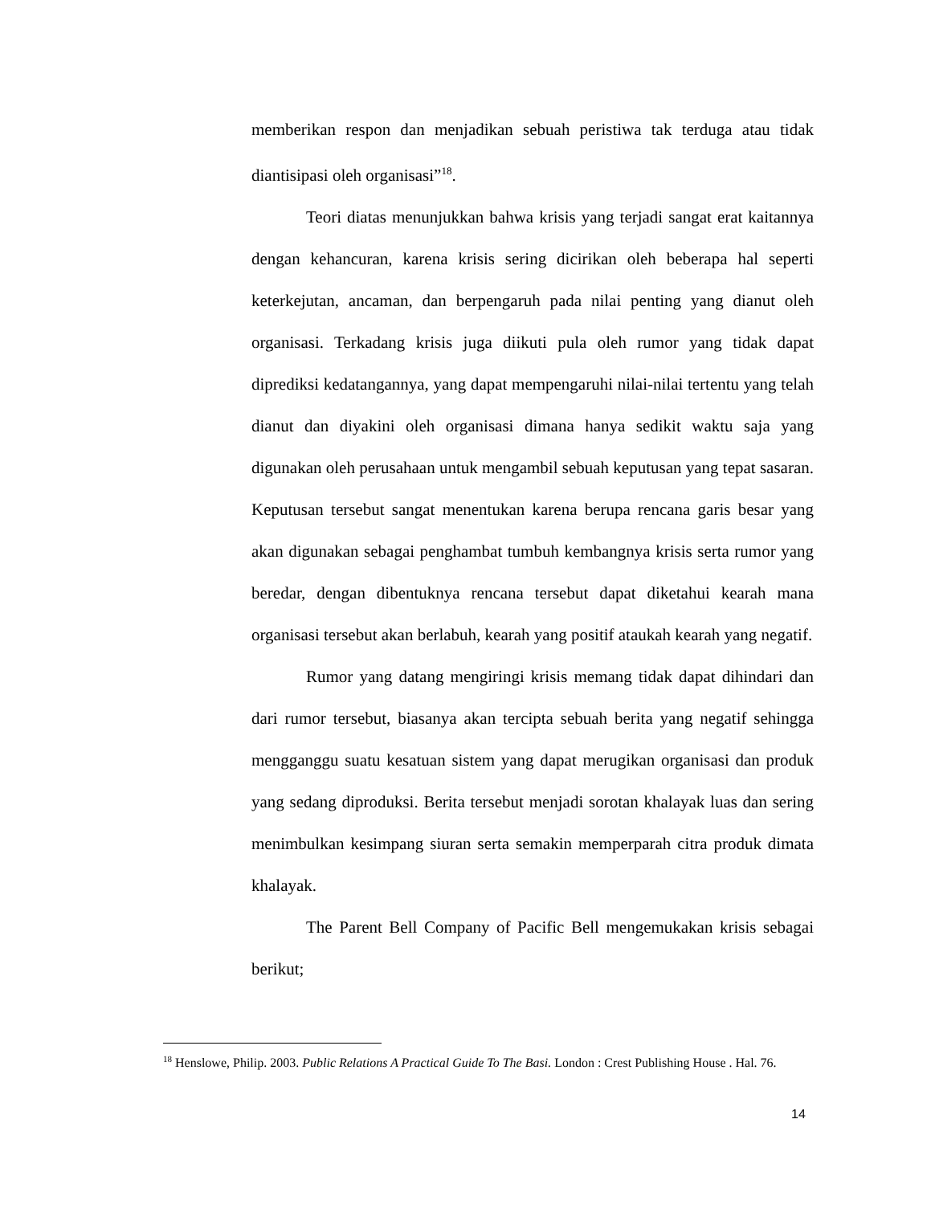memberikan respon dan menjadikan sebuah peristiwa tak terduga atau tidak diantisipasi oleh organisasi”<sup>18</sup>.
Teori diatas menunjukkan bahwa krisis yang terjadi sangat erat kaitannya dengan kehancuran, karena krisis sering dicirikan oleh beberapa hal seperti keterkejutan, ancaman, dan berpengaruh pada nilai penting yang dianut oleh organisasi. Terkadang krisis juga diikuti pula oleh rumor yang tidak dapat diprediksi kedatangannya, yang dapat mempengaruhi nilai-nilai tertentu yang telah dianut dan diyakini oleh organisasi dimana hanya sedikit waktu saja yang digunakan oleh perusahaan untuk mengambil sebuah keputusan yang tepat sasaran. Keputusan tersebut sangat menentukan karena berupa rencana garis besar yang akan digunakan sebagai penghambat tumbuh kembangnya krisis serta rumor yang beredar, dengan dibentuknya rencana tersebut dapat diketahui kearah mana organisasi tersebut akan berlabuh, kearah yang positif ataukah kearah yang negatif.
Rumor yang datang mengiringi krisis memang tidak dapat dihindari dan dari rumor tersebut, biasanya akan tercipta sebuah berita yang negatif sehingga mengganggu suatu kesatuan sistem yang dapat merugikan organisasi dan produk yang sedang diproduksi. Berita tersebut menjadi sorotan khalayak luas dan sering menimbulkan kesimpang siuran serta semakin memperparah citra produk dimata khalayak.
The Parent Bell Company of Pacific Bell mengemukakan krisis sebagai berikut;
<sup>18</sup> Henslowe, Philip. 2003. Public Relations A Practical Guide To The Basi. London : Crest Publishing House . Hal. 76.
14